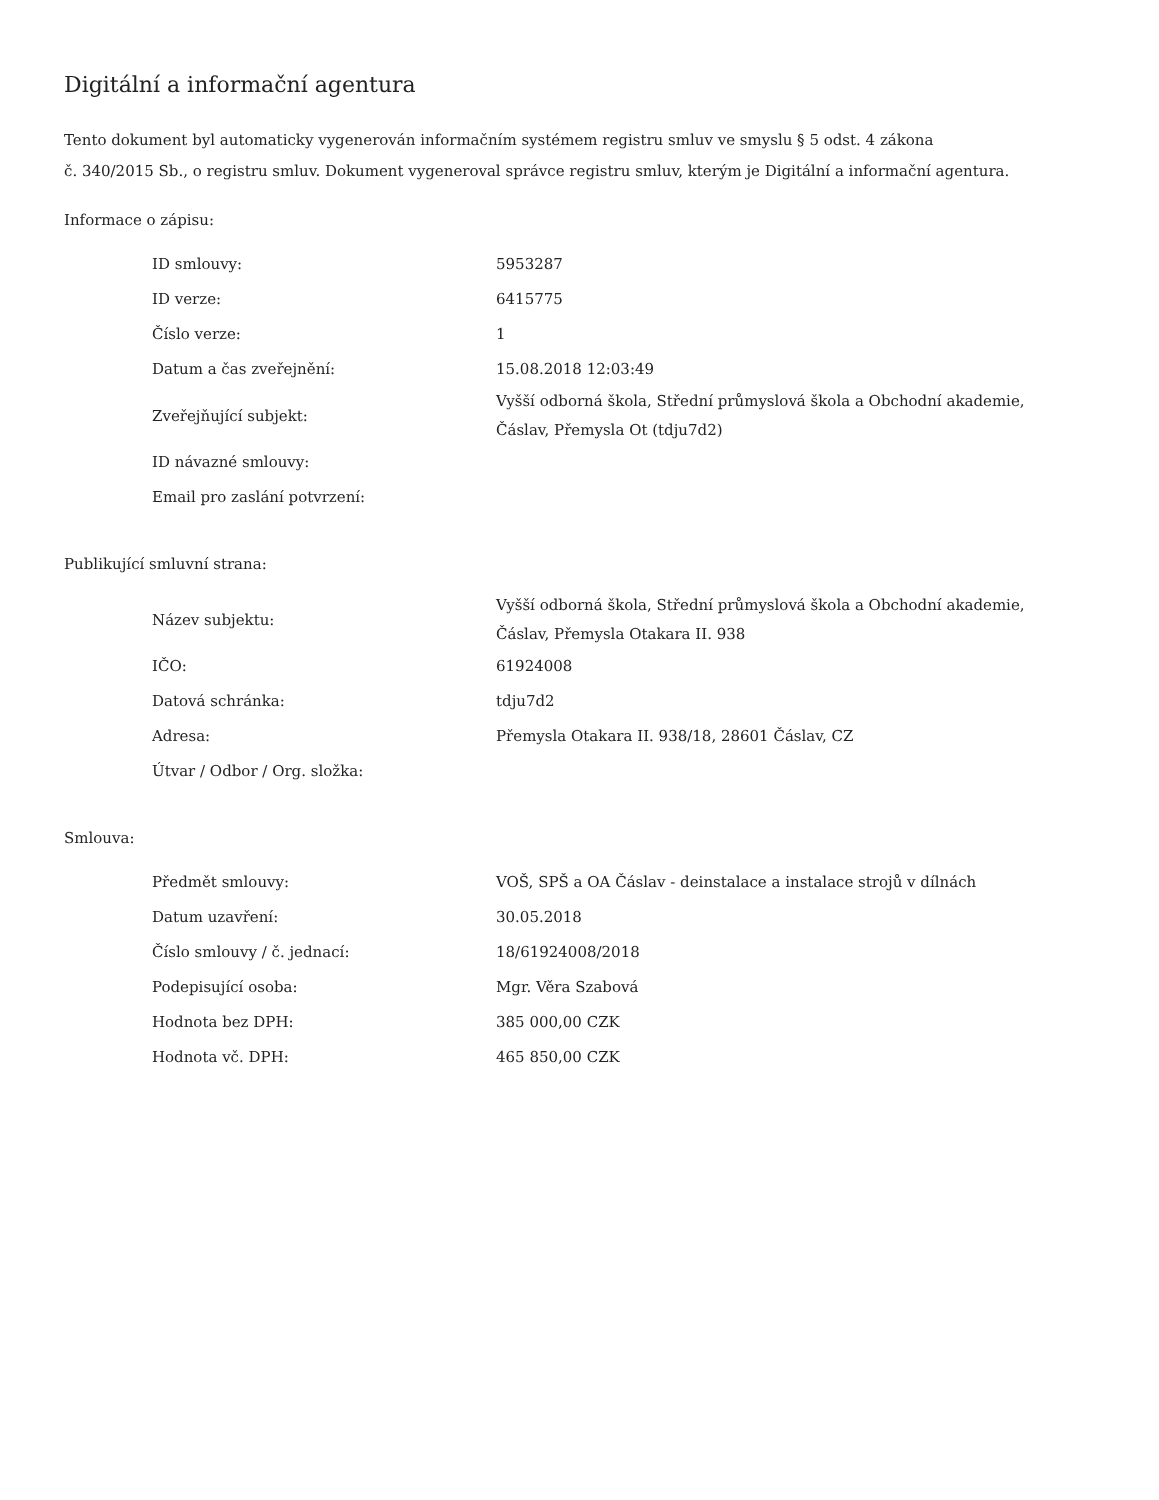Digitální a informační agentura
Tento dokument byl automaticky vygenerován informačním systémem registru smluv ve smyslu § 5 odst. 4 zákona
č. 340/2015 Sb., o registru smluv. Dokument vygeneroval správce registru smluv, kterým je Digitální a informační agentura.
Informace o zápisu:
| ID smlouvy: | 5953287 |
| ID verze: | 6415775 |
| Číslo verze: | 1 |
| Datum a čas zveřejnění: | 15.08.2018 12:03:49 |
| Zveřejňující subjekt: | Vyšší odborná škola, Střední průmyslová škola a Obchodní akademie, Čáslav, Přemysla Ot (tdju7d2) |
| ID návazné smlouvy: | |
| Email pro zaslání potvrzení: | |
Publikující smluvní strana:
| Název subjektu: | Vyšší odborná škola, Střední průmyslová škola a Obchodní akademie, Čáslav, Přemysla Otakara II. 938 |
| IČO: | 61924008 |
| Datová schránka: | tdju7d2 |
| Adresa: | Přemysla Otakara II. 938/18, 28601 Čáslav, CZ |
| Útvar / Odbor / Org. složka: | |
Smlouva:
| Předmět smlouvy: | VOŠ, SPŠ a OA Čáslav - deinstalace a instalace strojů v dílnách |
| Datum uzavření: | 30.05.2018 |
| Číslo smlouvy / č. jednací: | 18/61924008/2018 |
| Podepisující osoba: | Mgr. Věra Szabová |
| Hodnota bez DPH: | 385 000,00 CZK |
| Hodnota vč. DPH: | 465 850,00 CZK |